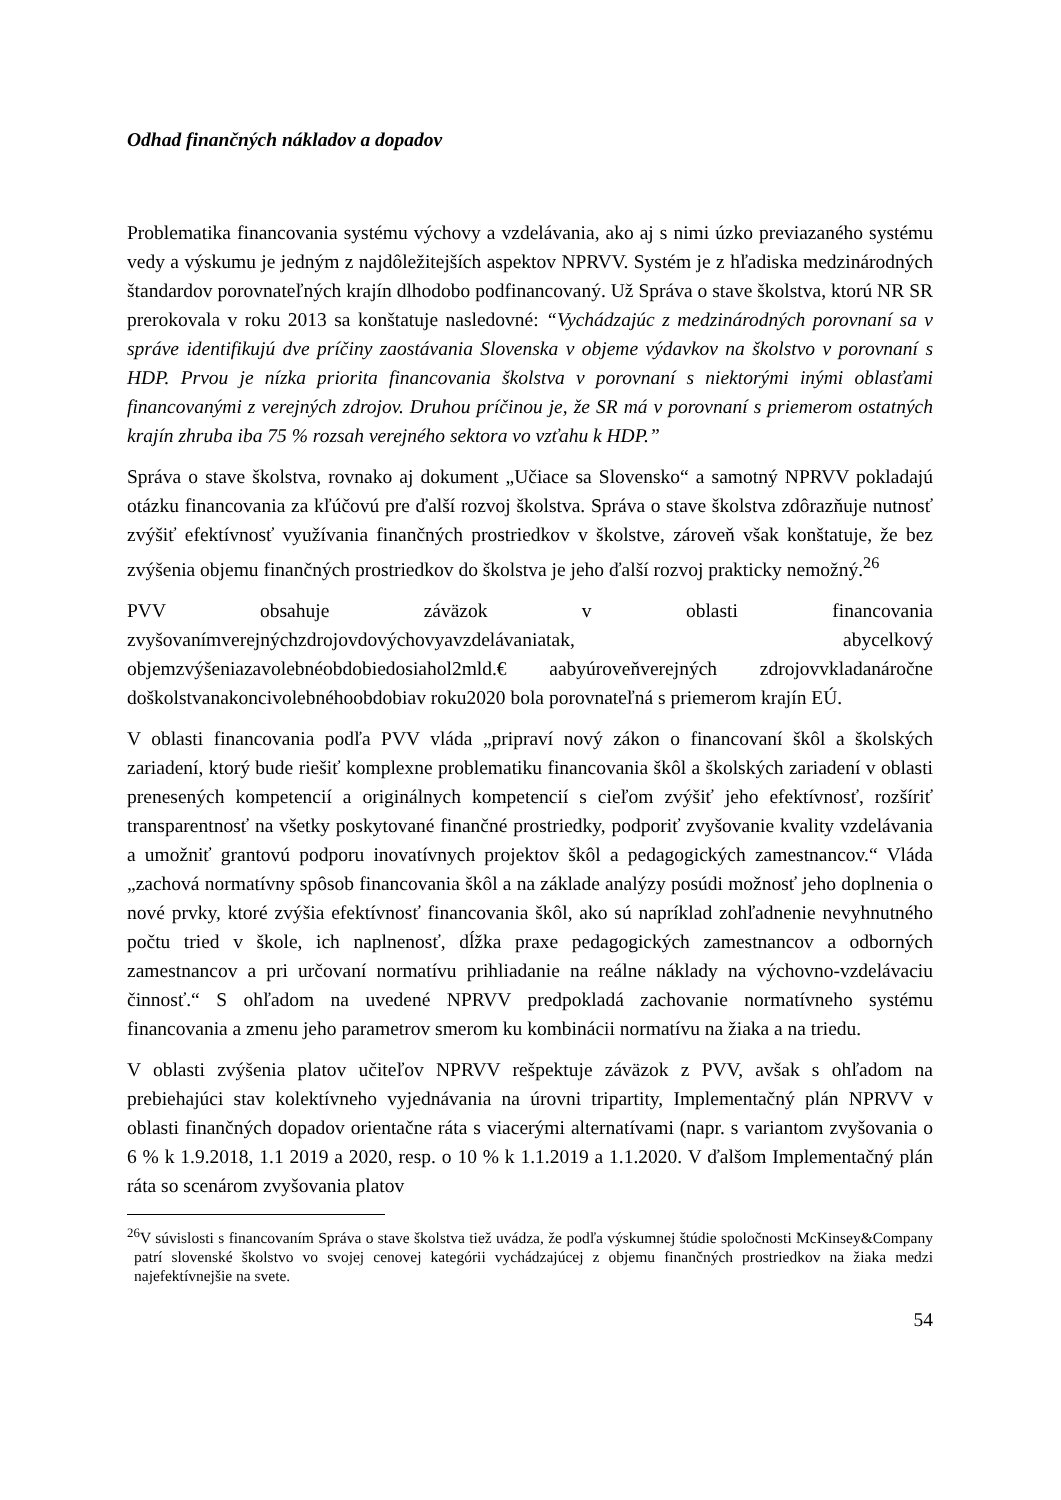Odhad finančných nákladov a dopadov
Problematika financovania systému výchovy a vzdelávania, ako aj s nimi úzko previazaného systému vedy a výskumu je jedným z najdôležitejších aspektov NPRVV. Systém je z hľadiska medzinárodných štandardov porovnateľných krajín dlhodobo podfinancovaný. Už Správa o stave školstva, ktorú NR SR prerokovala v roku 2013 sa konštatuje nasledovné: “Vychádzajúc z medzinárodných porovnaní sa v správe identifikujú dve príčiny zaostávania Slovenska v objeme výdavkov na školstvo v porovnaní s HDP. Prvou je nízka priorita financovania školstva v porovnaní s niektorými inými oblasťami financovanými z verejných zdrojov. Druhou príčinou je, že SR má v porovnaní s priemerom ostatných krajín zhruba iba 75 % rozsah verejného sektora vo vzťahu k HDP.”
Správa o stave školstva, rovnako aj dokument „Učiace sa Slovensko“ a samotný NPRVV pokladajú otázku financovania za kľúčovú pre ďalší rozvoj školstva. Správa o stave školstva zdôrazňuje nutnosť zvýšiť efektívnosť využívania finančných prostriedkov v školstve, zároveň však konštatuje, že bez zvýšenia objemu finančných prostriedkov do školstva je jeho ďalší rozvoj prakticky nemožný.<sup>26</sup>
PVV obsahuje záväzok v oblasti financovania zvyšovanímverejnýchzdrojovdovýchovyavzdelávaniatak, abycelkový objemzvýšeniazavolebnéobdobiedosiahol2mld.€ aabyúroveňverejných zdrojovvkladanáročne doškolstvanakoncivolebnéhoobdobiav roku2020 bola porovnateľná s priemerom krajín EÚ.
V oblasti financovania podľa PVV vláda „pripraví nový zákon o financovaní škôl a školských zariadení, ktorý bude riešiť komplexne problematiku financovania škôl a školských zariadení v oblasti prenesených kompetencií a originálnych kompetencií s cieľom zvýšiť jeho efektívnosť, rozšíriť transparentnosť na všetky poskytované finančné prostriedky, podporiť zvyšovanie kvality vzdelávania a umožniť grantovú podporu inovatívnych projektov škôl a pedagogických zamestnancov.“ Vláda „zachová normatívny spôsob financovania škôl a na základe analýzy posúdi možnosť jeho doplnenia o nové prvky, ktoré zvýšia efektívnosť financovania škôl, ako sú napríklad zohľadnenie nevyhnutného počtu tried v škole, ich naplnenosť, dĺžka praxe pedagogických zamestnancov a odborných zamestnancov a pri určovaní normatívu prihliadanie na reálne náklady na výchovno-vzdelávaciu činnosť.“ S ohľadom na uvedené NPRVV predpokladá zachovanie normatívneho systému financovania a zmenu jeho parametrov smerom ku kombinácii normatívu na žiaka a na triedu.
V oblasti zvýšenia platov učiteľov NPRVV rešpektuje záväzok z PVV, avšak s ohľadom na prebiehajúci stav kolektívneho vyjednávania na úrovni tripartity, Implementačný plán NPRVV v oblasti finančných dopadov orientačne ráta s viacerými alternatívami (napr. s variantom zvyšovania o 6 % k 1.9.2018, 1.1 2019 a 2020, resp. o 10 % k 1.1.2019 a 1.1.2020. V ďalšom Implementačný plán ráta so scenárom zvyšovania platov
<sup>26</sup>V súvislosti s financovaním Správa o stave školstva tiež uvádza, že podľa výskumnej štúdie spoločnosti McKinsey&Company patrí slovenské školstvo vo svojej cenovej kategórii vychádzajúcej z objemu finančných prostriedkov na žiaka medzi najefektívnejšie na svete.
54